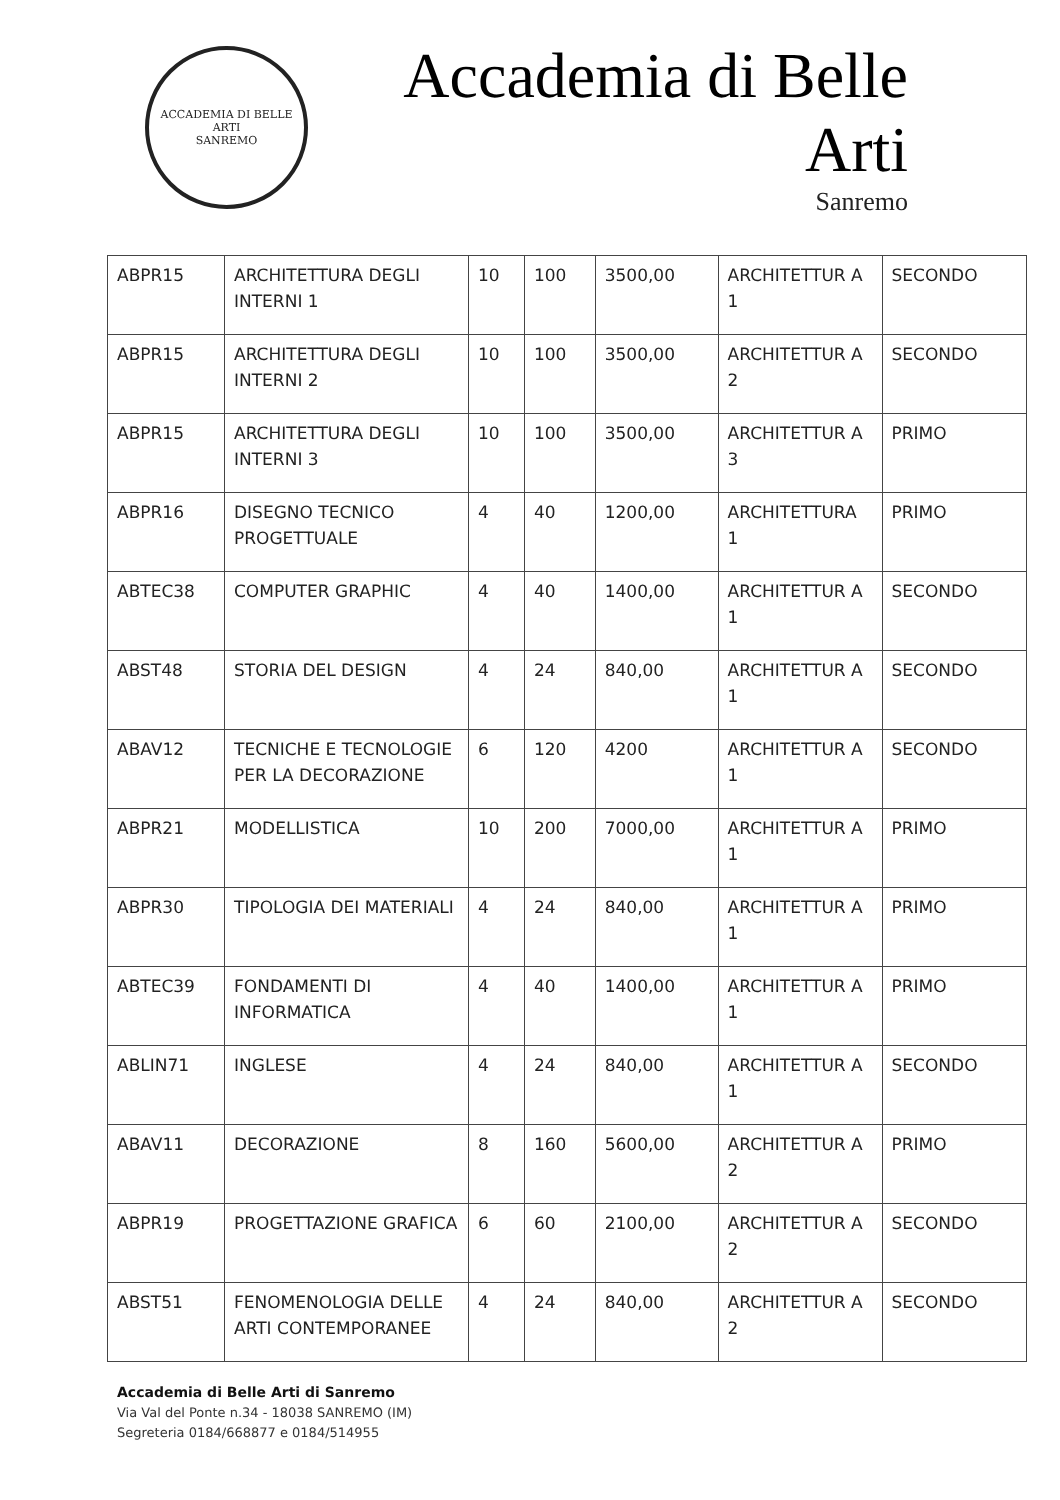ACCADEMIA DI BELLE ARTI
SANREMO
Accademia di Belle Arti
Sanremo
| ABPR15 | ARCHITETTURA DEGLI INTERNI 1 | 10 | 100 | 3500,00 | ARCHITETTUR A 1 | SECONDO |
| ABPR15 | ARCHITETTURA DEGLI INTERNI 2 | 10 | 100 | 3500,00 | ARCHITETTUR A 2 | SECONDO |
| ABPR15 | ARCHITETTURA DEGLI INTERNI 3 | 10 | 100 | 3500,00 | ARCHITETTUR A 3 | PRIMO |
| ABPR16 | DISEGNO TECNICO PROGETTUALE | 4 | 40 | 1200,00 | ARCHITETTURA 1 | PRIMO |
| ABTEC38 | COMPUTER GRAPHIC | 4 | 40 | 1400,00 | ARCHITETTUR A 1 | SECONDO |
| ABST48 | STORIA DEL DESIGN | 4 | 24 | 840,00 | ARCHITETTUR A 1 | SECONDO |
| ABAV12 | TECNICHE E TECNOLOGIE PER LA DECORAZIONE | 6 | 120 | 4200 | ARCHITETTUR A 1 | SECONDO |
| ABPR21 | MODELLISTICA | 10 | 200 | 7000,00 | ARCHITETTUR A 1 | PRIMO |
| ABPR30 | TIPOLOGIA DEI MATERIALI | 4 | 24 | 840,00 | ARCHITETTUR A 1 | PRIMO |
| ABTEC39 | FONDAMENTI DI INFORMATICA | 4 | 40 | 1400,00 | ARCHITETTUR A 1 | PRIMO |
| ABLIN71 | INGLESE | 4 | 24 | 840,00 | ARCHITETTUR A 1 | SECONDO |
| ABAV11 | DECORAZIONE | 8 | 160 | 5600,00 | ARCHITETTUR A 2 | PRIMO |
| ABPR19 | PROGETTAZIONE GRAFICA | 6 | 60 | 2100,00 | ARCHITETTUR A 2 | SECONDO |
| ABST51 | FENOMENOLOGIA DELLE ARTI CONTEMPORANEE | 4 | 24 | 840,00 | ARCHITETTUR A 2 | SECONDO |
Accademia di Belle Arti di Sanremo
Via Val del Ponte n.34 - 18038 SANREMO (IM)
Segreteria 0184/668877 e 0184/514955